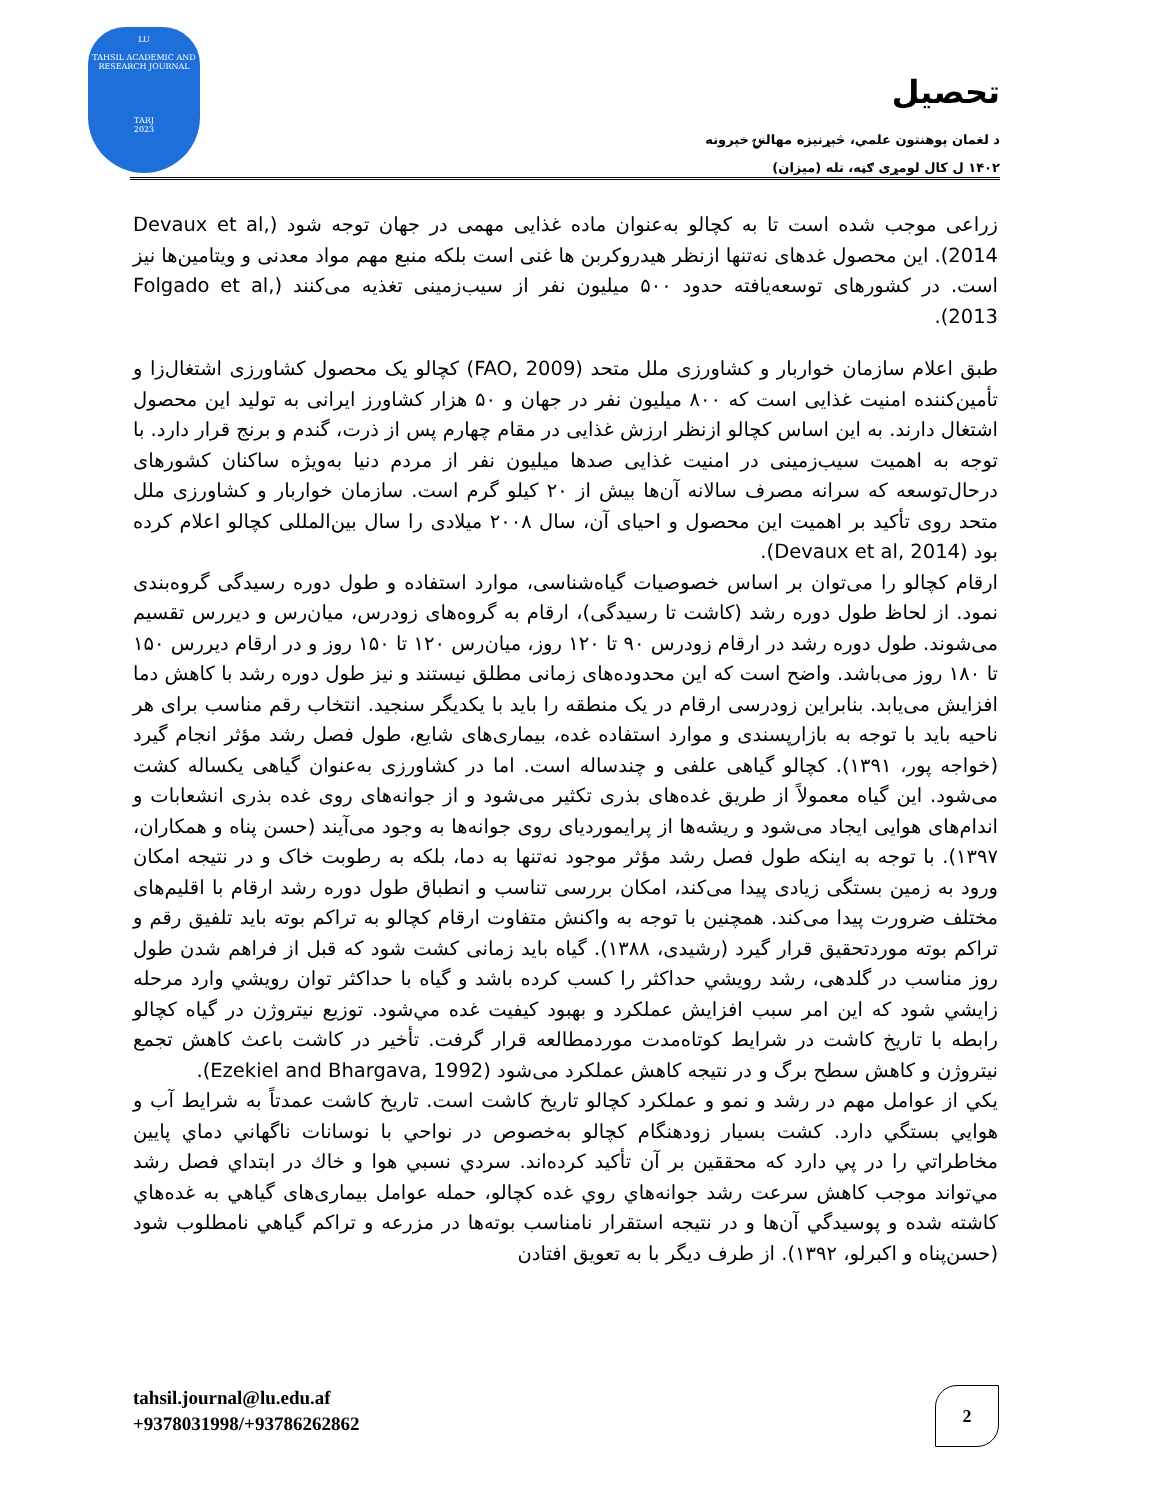LU
TAHSIL ACADEMIC AND
RESEARCH JOURNAL
TARJ
2023
تحصیل
د لغمان پوهنتون علمي، څېړنیزه مهالنۍ خپرونه
۱۴۰۲ ل کال لومړی ګڼه، تله (میزان)
زراعی موجب شده است تا به کچالو به‌عنوان ماده غذایی مهمی در جهان توجه شود (Devaux et al, 2014). این محصول غدهای نه‌تنها ازنظر هیدروکربن ها غنی است بلکه منبع مهم مواد معدنی و ویتامین‌ها نیز است. در کشورهای توسعه‌یافته حدود ۵۰۰ میلیون نفر از سیب‌زمینی تغذیه می‌کنند (Folgado et al, 2013).
طبق اعلام سازمان خواربار و کشاورزی ملل متحد (FAO, 2009) کچالو یک محصول کشاورزی اشتغال‌زا و تأمین‌کننده امنیت غذایی است که ۸۰۰ میلیون نفر در جهان و ۵۰ هزار کشاورز ایرانی به تولید این محصول اشتغال دارند. به این اساس کچالو ازنظر ارزش غذایی در مقام چهارم پس از ذرت، گندم و برنج قرار دارد. با توجه به اهمیت سیب‌زمینی در امنیت غذایی صدها میلیون نفر از مردم دنیا به‌ویژه ساکنان کشورهای درحال‌توسعه که سرانه مصرف سالانه آن‌ها بیش از ۲۰ کیلو گرم است. سازمان خواربار و کشاورزی ملل متحد روی تأکید بر اهمیت این محصول و احیای آن، سال ۲۰۰۸ میلادی را سال بین‌المللی کچالو اعلام کرده بود (Devaux et al, 2014).
ارقام کچالو را می‌توان بر اساس خصوصیات گیاه‌شناسی، موارد استفاده و طول دوره رسیدگی گروه‌بندی نمود. از لحاظ طول دوره رشد (کاشت تا رسیدگی)، ارقام به گروه‌های زودرس، میان‌رس و دیررس تقسیم می‌شوند. طول دوره رشد در ارقام زودرس ۹۰ تا ۱۲۰ روز، میان‌رس ۱۲۰ تا ۱۵۰ روز و در ارقام دیررس ۱۵۰ تا ۱۸۰ روز می‌باشد. واضح است که این محدوده‌های زمانی مطلق نیستند و نیز طول دوره رشد با کاهش دما افزایش می‌یابد. بنابراین زودرسی ارقام در یک منطقه را باید با یکدیگر سنجید. انتخاب رقم مناسب برای هر ناحیه باید با توجه به بازارپسندی و موارد استفاده غده، بیماری‌های شایع، طول فصل رشد مؤثر انجام گیرد (خواجه پور، ۱۳۹۱). کچالو گیاهی علفی و چندساله است. اما در کشاورزی به‌عنوان گیاهی یکساله کشت می‌شود. این گیاه معمولاً از طریق غده‌های بذری تکثیر می‌شود و از جوانه‌های روی غده بذری انشعابات و اندام‌های هوایی ایجاد می‌شود و ریشه‌ها از پرایموردیای روی جوانه‌ها به وجود می‌آیند (حسن پناه و همکاران، ۱۳۹۷). با توجه به اینکه طول فصل رشد مؤثر موجود نه‌تنها به دما، بلکه به رطوبت خاک و در نتیجه امکان ورود به زمین بستگی زیادی پیدا می‌کند، امکان بررسی تناسب و انطباق طول دوره رشد ارقام با اقلیم‌های مختلف ضرورت پیدا می‌کند. همچنین با توجه به واکنش متفاوت ارقام کچالو به تراکم بوته باید تلفیق رقم و تراکم بوته موردتحقیق قرار گیرد (رشیدی، ۱۳۸۸). گیاه باید زمانی کشت شود که قبل از فراهم شدن طول روز مناسب در گلدهی، رشد رويشي حداکثر را کسب کرده باشد و گیاه با حداکثر توان رويشي وارد مرحله زايشي شود که این امر سبب افزایش عملکرد و بهبود کیفیت غده مي‌شود. توزیع نیتروژن در گیاه کچالو رابطه با تاریخ کاشت در شرایط کوتاه‌مدت موردمطالعه قرار گرفت. تأخیر در کاشت باعث کاهش تجمع نیتروژن و کاهش سطح برگ و در نتیجه کاهش عملکرد می‌شود (Ezekiel and Bhargava, 1992).
یکي از عوامل مهم در رشد و نمو و عملکرد کچالو تاریخ کاشت است. تاریخ کاشت عمدتاً به شرایط آب و هوایي بستگي دارد. کشت بسیار زودهنگام کچالو به‌خصوص در نواحي با نوسانات ناگهاني دماي پایین مخاطراتي را در پي دارد که محققین بر آن تأکید کرده‌اند. سردي نسبي هوا و خاك در ابتداي فصل رشد مي‌تواند موجب کاهش سرعت رشد جوانه‌هاي روي غده کچالو، حمله عوامل بیماری‌های گیاهي به غده‌هاي کاشته شده و پوسیدگي آن‌ها و در نتیجه استقرار نامناسب بوته‌ها در مزرعه و تراکم گیاهي نامطلوب شود (حسن‌پناه و اکبرلو، ۱۳۹۲). از طرف دیگر با به تعویق افتادن
tahsil.journal@lu.edu.af
+9378031998/+93786262862
2